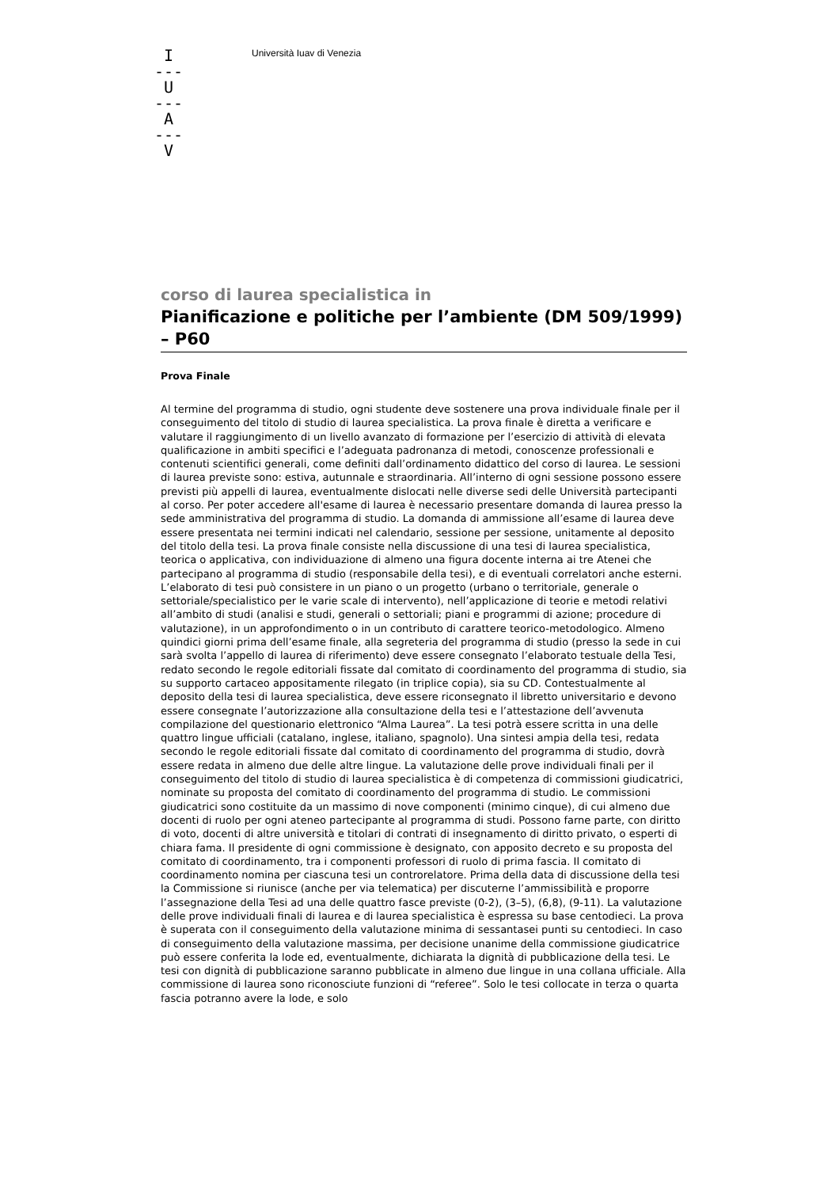I
---
U
---
A
---
V
Università Iuav di Venezia
corso di laurea specialistica in
Pianificazione e politiche per l’ambiente (DM 509/1999) – P60
Prova Finale
Al termine del programma di studio, ogni studente deve sostenere una prova individuale finale per il conseguimento del titolo di studio di laurea specialistica. La prova finale è diretta a verificare e valutare il raggiungimento di un livello avanzato di formazione per l’esercizio di attività di elevata qualificazione in ambiti specifici e l’adeguata padronanza di metodi, conoscenze professionali e contenuti scientifici generali, come definiti dall’ordinamento didattico del corso di laurea. Le sessioni di laurea previste sono: estiva, autunnale e straordinaria. All’interno di ogni sessione possono essere previsti più appelli di laurea, eventualmente dislocati nelle diverse sedi delle Università partecipanti al corso. Per poter accedere all'esame di laurea è necessario presentare domanda di laurea presso la sede amministrativa del programma di studio. La domanda di ammissione all’esame di laurea deve essere presentata nei termini indicati nel calendario, sessione per sessione, unitamente al deposito del titolo della tesi. La prova finale consiste nella discussione di una tesi di laurea specialistica, teorica o applicativa, con individuazione di almeno una figura docente interna ai tre Atenei che partecipano al programma di studio (responsabile della tesi), e di eventuali correlatori anche esterni. L’elaborato di tesi può consistere in un piano o un progetto (urbano o territoriale, generale o settoriale/specialistico per le varie scale di intervento), nell’applicazione di teorie e metodi relativi all’ambito di studi (analisi e studi, generali o settoriali; piani e programmi di azione; procedure di valutazione), in un approfondimento o in un contributo di carattere teorico-metodologico. Almeno quindici giorni prima dell’esame finale, alla segreteria del programma di studio (presso la sede in cui sarà svolta l’appello di laurea di riferimento) deve essere consegnato l’elaborato testuale della Tesi, redato secondo le regole editoriali fissate dal comitato di coordinamento del programma di studio, sia su supporto cartaceo appositamente rilegato (in triplice copia), sia su CD. Contestualmente al deposito della tesi di laurea specialistica, deve essere riconsegnato il libretto universitario e devono essere consegnate l’autorizzazione alla consultazione della tesi e l’attestazione dell’avvenuta compilazione del questionario elettronico “Alma Laurea”. La tesi potrà essere scritta in una delle quattro lingue ufficiali (catalano, inglese, italiano, spagnolo). Una sintesi ampia della tesi, redata secondo le regole editoriali fissate dal comitato di coordinamento del programma di studio, dovrà essere redata in almeno due delle altre lingue. La valutazione delle prove individuali finali per il conseguimento del titolo di studio di laurea specialistica è di competenza di commissioni giudicatrici, nominate su proposta del comitato di coordinamento del programma di studio. Le commissioni giudicatrici sono costituite da un massimo di nove componenti (minimo cinque), di cui almeno due docenti di ruolo per ogni ateneo partecipante al programma di studi. Possono farne parte, con diritto di voto, docenti di altre università e titolari di contrati di insegnamento di diritto privato, o esperti di chiara fama. Il presidente di ogni commissione è designato, con apposito decreto e su proposta del comitato di coordinamento, tra i componenti professori di ruolo di prima fascia. Il comitato di coordinamento nomina per ciascuna tesi un controrelatore. Prima della data di discussione della tesi la Commissione si riunisce (anche per via telematica) per discuterne l’ammissibilità e proporre l’assegnazione della Tesi ad una delle quattro fasce previste (0-2), (3–5), (6,8), (9-11). La valutazione delle prove individuali finali di laurea e di laurea specialistica è espressa su base centodieci. La prova è superata con il conseguimento della valutazione minima di sessantasei punti su centodieci. In caso di conseguimento della valutazione massima, per decisione unanime della commissione giudicatrice può essere conferita la lode ed, eventualmente, dichiarata la dignità di pubblicazione della tesi. Le tesi con dignità di pubblicazione saranno pubblicate in almeno due lingue in una collana ufficiale. Alla commissione di laurea sono riconosciute funzioni di “referee”. Solo le tesi collocate in terza o quarta fascia potranno avere la lode, e solo